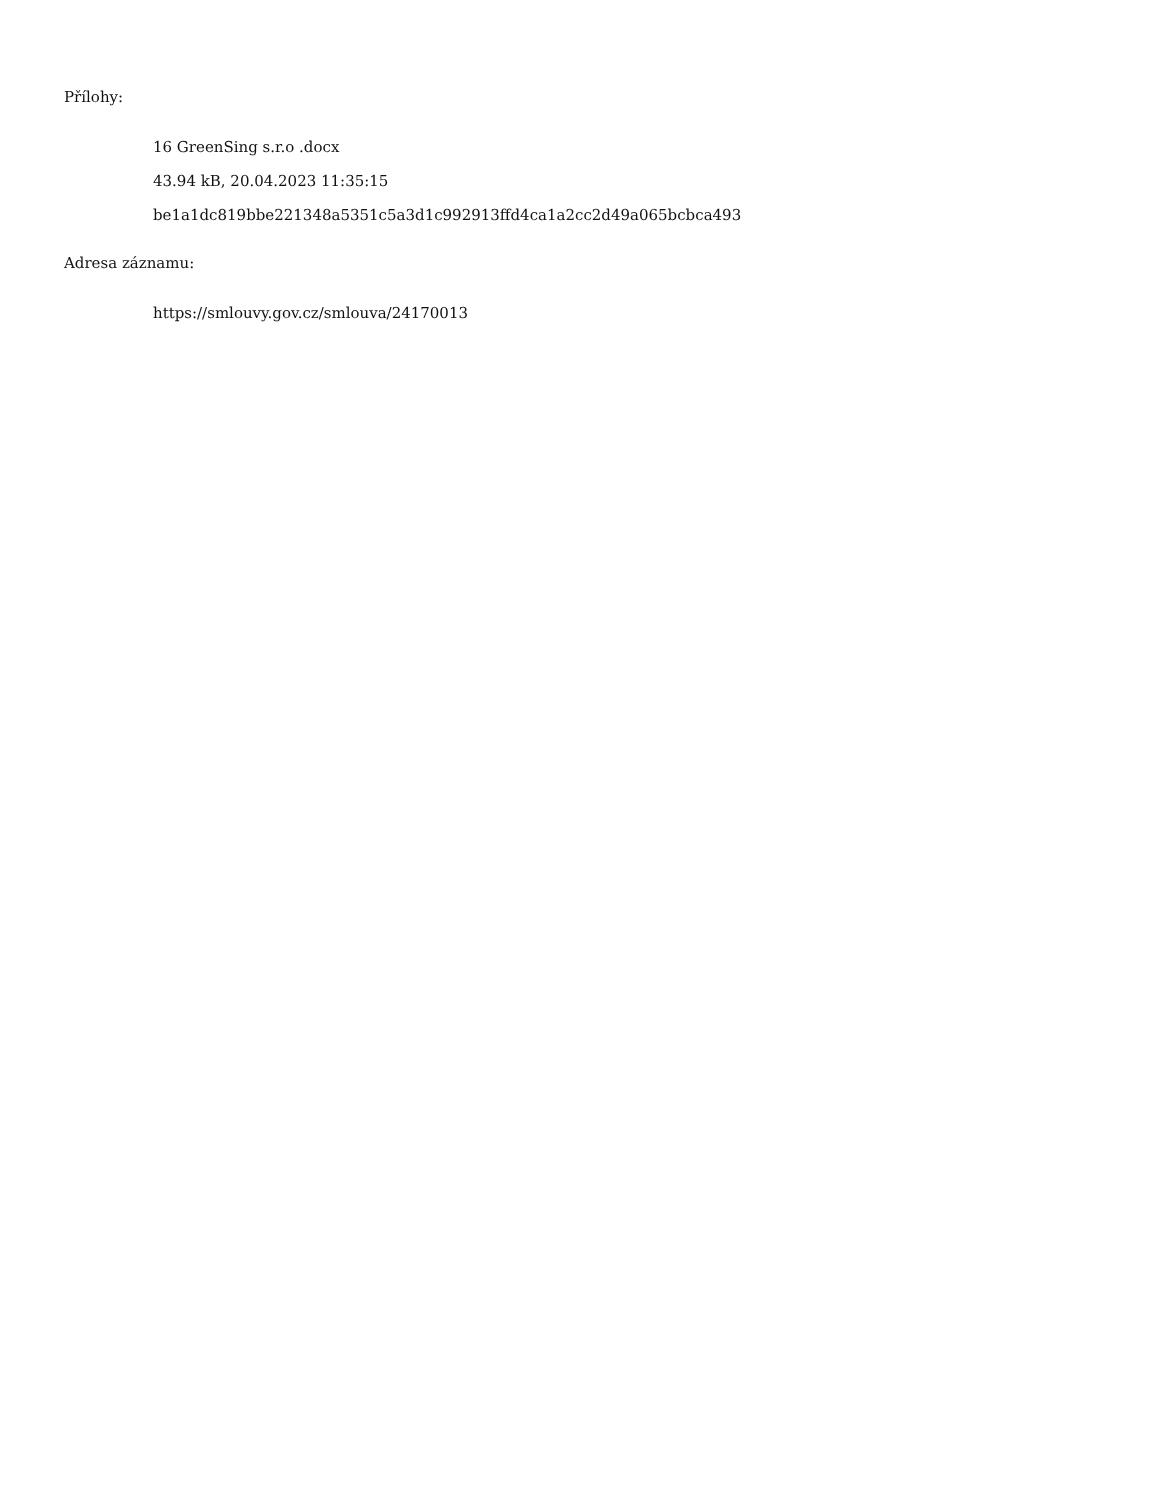Přílohy:
16 GreenSing s.r.o .docx
43.94 kB, 20.04.2023 11:35:15
be1a1dc819bbe221348a5351c5a3d1c992913ffd4ca1a2cc2d49a065bcbca493
Adresa záznamu:
https://smlouvy.gov.cz/smlouva/24170013